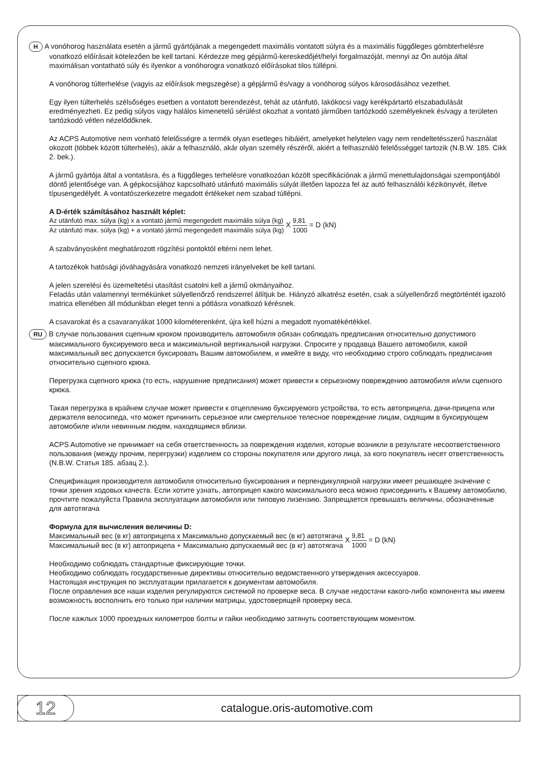H A vonóhorog használata esetén a jármű gyártójának a megengedett maximális vontatott súlyra és a maximális függőleges gömbterhelésre vonatkozó előírásait kötelezően be kell tartani. Kérdezze meg gépjármű-kereskedőjét/helyi forgalmazóját, mennyi az Ön autója által maximálisan vontatható súly és ilyenkor a vonóhorogra vonatkozó előírásokat tilos túllépni.
A vonóhorog túlterhelése (vagyis az előírások megszegése) a gépjármű és/vagy a vonóhorog súlyos károsodásához vezethet.
Egy ilyen túlterhelés szélsőséges esetben a vontatott berendezést, tehát az utánfutó, lakókocsi vagy kerékpártartó elszabadulását eredményezheti. Ez pedig súlyos vagy halálos kimenetelű sérülést okozhat a vontató járműben tartózkodó személyeknek és/vagy a területen tartózkodó vétlen nézelődőknek.
Az ACPS Automotive nem vonható felelősségre a termék olyan esetleges hibáiért, amelyeket helytelen vagy nem rendeltetésszerű használat okozott (többek között túlterhelés), akár a felhasználó, akár olyan személy részéről, akiért a felhasználó felelősséggel tartozik (N.B.W. 185. Cikk 2. bek.).
A jármű gyártója által a vontatásra, és a függőleges terhelésre vonatkozóan közölt specifikációnak a jármű menettulajdonságai szempontjából döntő jelentősége van. A gépkocsijához kapcsolható utánfutó maximális súlyát illetően lapozza fel az autó felhasználói kézikönyvét, illetve típusengedélyét. A vontatószerkezetre megadott értékeket nem szabad túllépni.
A D-érték számításához használt képlet:
Az utánfutó max. súlya (kg) x a vontató jármű megengedett maximális súlya (kg) Az utánfutó max. súlya (kg) + a vontató jármű megengedett maximális súlya (kg) X 9,81 1000 = D (kN)
A szabványosként meghatározott rögzítési pontoktól eltérni nem lehet.
A tartozékok hatósági jóváhagyására vonatkozó nemzeti irányelveket be kell tartani.
A jelen szerelési és üzemeltetési utasítást csatolni kell a jármű okmányaihoz.
Feladás után valamennyi termékünket súlyellenőrző rendszerrel állítjuk be. Hiányzó alkatrész esetén, csak a súlyellenőrző megtörténtét igazoló matrica ellenében áll módunkban eleget tenni a pótlásra vonatkozó kérésnek.
A csavarokat és a csavaranyákat 1000 kilométerenként, újra kell húzni a megadott nyomatékértékkel.
RU В случае пользования сцепным крюком производитель автомобиля обязан соблюдать предписания относительно допустимого максимального буксируемого веса и максимальной вертикальной нагрузки. Спросите у продавца Вашего автомобиля, какой максимальный вес допускается буксировать Вашим автомобилем, и имейте в виду, что необходимо строго соблюдать предписания относительно сцепного крюка.
Перегрузка сцепного крюка (то есть, нарушение предписания) может привести к серьезному повреждению автомобиля и/или сцепного крюка.
Такая перегрузка в крайнем случае может привести к отцеплению буксируемого устройства, то есть автоприцепа, дачи-прицепа или держателя велосипеда, что может причинить серьезное или смертельное телесное повреждение лицам, сидящим в буксирующем автомобиле и/или невинным людям, находящимся вблизи.
ACPS Automotive не принимает на себя ответственность за повреждения изделия, которые возникли в результате несоответственного пользования (между прочим, перегрузки) изделием со стороны покупателя или другого лица, за кого покупатель несет ответственность (N.B.W. Статья 185. абзац 2.).
Спецификация производителя автомобиля относительно буксирования и перпендикулярной нагрузки имеет решающее значение с точки зрения ходовых качеств. Если хотите узнать, автоприцеп какого максимального веса можно присоединить к Вашему автомобилю, прочтите пожалуйста Правила эксплуатации автомобиля или типовую лизензию. Запрещается превышать величины, обозначенные для автотягача
Формула для вычисления величины D:
Максимальный вес (в кг) автоприцепа x Максимально допускаемый вес (в кг) автотягача Максимальный вес (в кг) автоприцепа + Максимально допускаемый вес (в кг) автотягача X 9,81 1000 = D (kN)
Необходимо соблюдать стандартные фиксирующие точки.
Необходимо соблюдать государственные директивы относительно ведомственного утверждения аксессуаров.
Настоящая инструкция по эксплуатации прилагается к документам автомобиля.
После оправления все наши изделия регулируются системой по проверке веса. В случае недостачи какого-либо компонента мы имеем возможность восполнить его только при наличии матрицы, удостоверящей проверку веса.
После кажлых 1000 проездных километров болты и гайки необходимо затянуть соответствующим моментом.
12
catalogue.oris-automotive.com